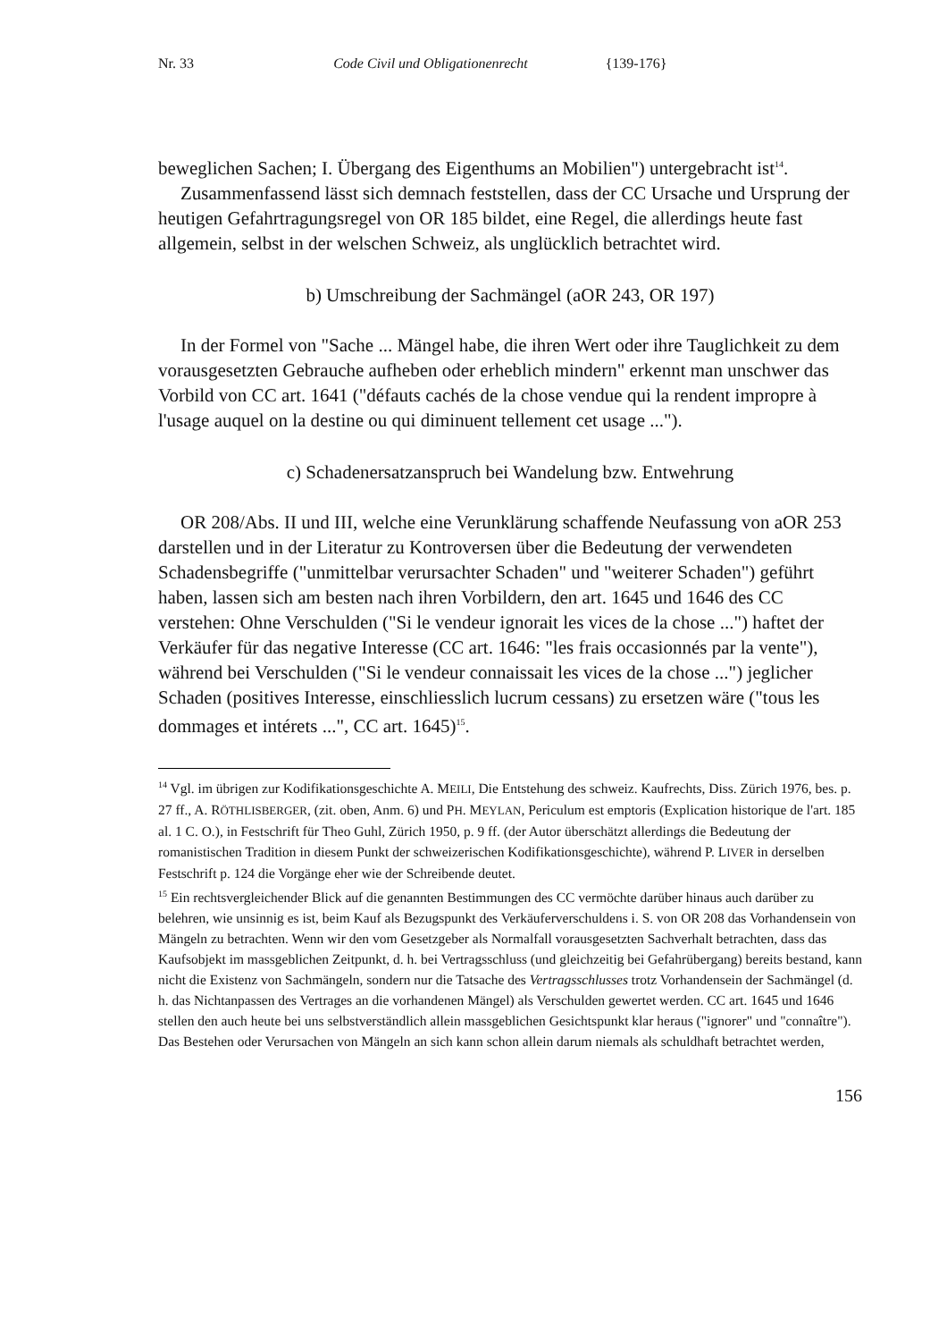Nr. 33 Code Civil und Obligationenrecht {139-176}
beweglichen Sachen; I. Übergang des Eigenthums an Mobilien") untergebracht ist<sup>14</sup>.
Zusammenfassend lässt sich demnach feststellen, dass der CC Ursache und Ursprung der heutigen Gefahrtragungsregel von OR 185 bildet, eine Regel, die allerdings heute fast allgemein, selbst in der welschen Schweiz, als unglücklich betrachtet wird.
b) Umschreibung der Sachmängel (aOR 243, OR 197)
In der Formel von "Sache ... Mängel habe, die ihren Wert oder ihre Tauglichkeit zu dem vorausgesetzten Gebrauche aufheben oder erheblich mindern" erkennt man unschwer das Vorbild von CC art. 1641 ("défauts cachés de la chose vendue qui la rendent impropre à l'usage auquel on la destine ou qui diminuent tellement cet usage ...").
c) Schadenersatzanspruch bei Wandelung bzw. Entwehrung
OR 208/Abs. II und III, welche eine Verunklärung schaffende Neufassung von aOR 253 darstellen und in der Literatur zu Kontroversen über die Bedeutung der verwendeten Schadensbegriffe ("unmittelbar verursachter Schaden" und "weiterer Schaden") geführt haben, lassen sich am besten nach ihren Vorbildern, den art. 1645 und 1646 des CC verstehen: Ohne Verschulden ("Si le vendeur ignorait les vices de la chose ...") haftet der Verkäufer für das negative Interesse (CC art. 1646: "les frais occasionnés par la vente"), während bei Verschulden ("Si le vendeur connaissait les vices de la chose ...") jeglicher Schaden (positives Interesse, einschliesslich lucrum cessans) zu ersetzen wäre ("tous les dommages et intérets ...", CC art. 1645)<sup>15</sup>.
<sup>14</sup> Vgl. im übrigen zur Kodifikationsgeschichte A. MEILI, Die Entstehung des schweiz. Kaufrechts, Diss. Zürich 1976, bes. p. 27 ff., A. RÖTHLISBERGER, (zit. oben, Anm. 6) und PH. MEYLAN, Periculum est emptoris (Explication historique de l'art. 185 al. 1 C. O.), in Festschrift für Theo Guhl, Zürich 1950, p. 9 ff. (der Autor überschätzt allerdings die Bedeutung der romanistischen Tradition in diesem Punkt der schweizerischen Kodifikationsgeschichte), während P. LIVER in derselben Festschrift p. 124 die Vorgänge eher wie der Schreibende deutet.
<sup>15</sup> Ein rechtsvergleichender Blick auf die genannten Bestimmungen des CC vermöchte darüber hinaus auch darüber zu belehren, wie unsinnig es ist, beim Kauf als Bezugspunkt des Verkäuferverschuldens i. S. von OR 208 das Vorhandensein von Mängeln zu betrachten. Wenn wir den vom Gesetzgeber als Normalfall vorausgesetzten Sachverhalt betrachten, dass das Kaufsobjekt im massgeblichen Zeitpunkt, d. h. bei Vertragsschluss (und gleichzeitig bei Gefahrübergang) bereits bestand, kann nicht die Existenz von Sachmängeln, sondern nur die Tatsache des Vertragsschlusses trotz Vorhandensein der Sachmängel (d. h. das Nichtanpassen des Vertrages an die vorhandenen Mängel) als Verschulden gewertet werden. CC art. 1645 und 1646 stellen den auch heute bei uns selbstverständlich allein massgeblichen Gesichtspunkt klar heraus ("ignorer" und "connaître"). Das Bestehen oder Verursachen von Mängeln an sich kann schon allein darum niemals als schuldhaft betrachtet werden,
156